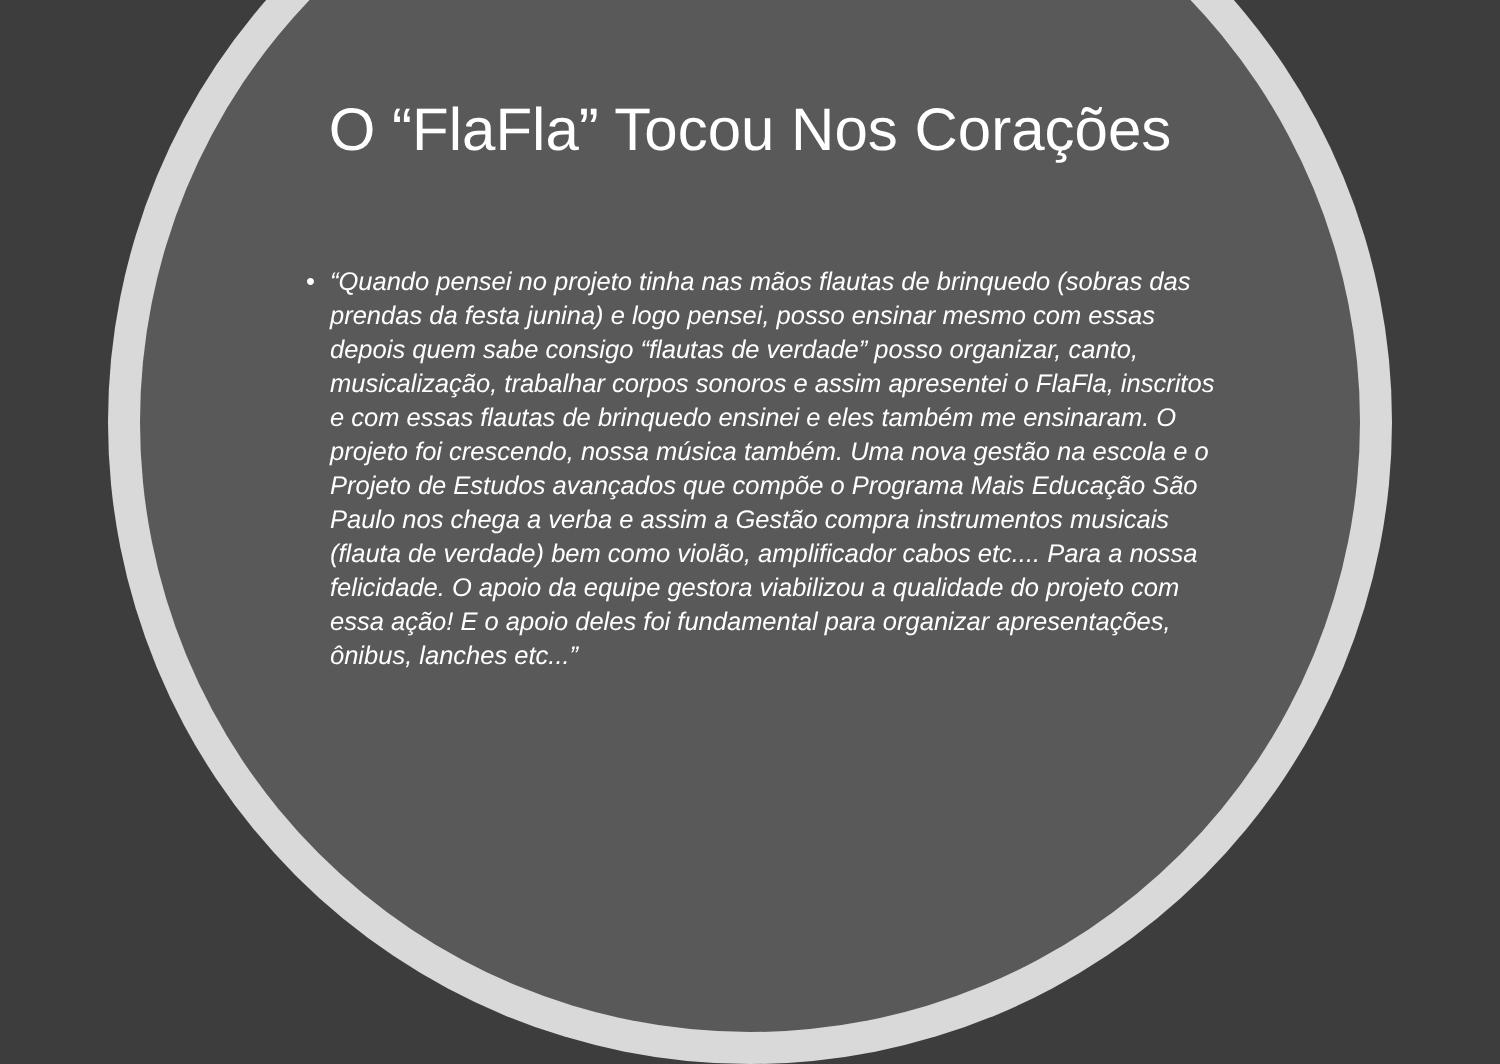O “FlaFla” Tocou Nos Corações
• “Quando pensei no projeto tinha nas mãos flautas de brinquedo (sobras das prendas da festa junina) e logo pensei, posso ensinar mesmo com essas depois quem sabe consigo “flautas de verdade” posso organizar, canto, musicalização, trabalhar corpos sonoros e assim apresentei o FlaFla, inscritos e com essas flautas de brinquedo ensinei e eles também me ensinaram. O projeto foi crescendo, nossa música também. Uma nova gestão na escola e o Projeto de Estudos avançados que compõe o Programa Mais Educação São Paulo nos chega a verba e assim a Gestão compra instrumentos musicais (flauta de verdade) bem como violão, amplificador cabos etc.... Para a nossa felicidade. O apoio da equipe gestora viabilizou a qualidade do projeto com essa ação! E o apoio deles foi fundamental para organizar apresentações, ônibus, lanches etc...”